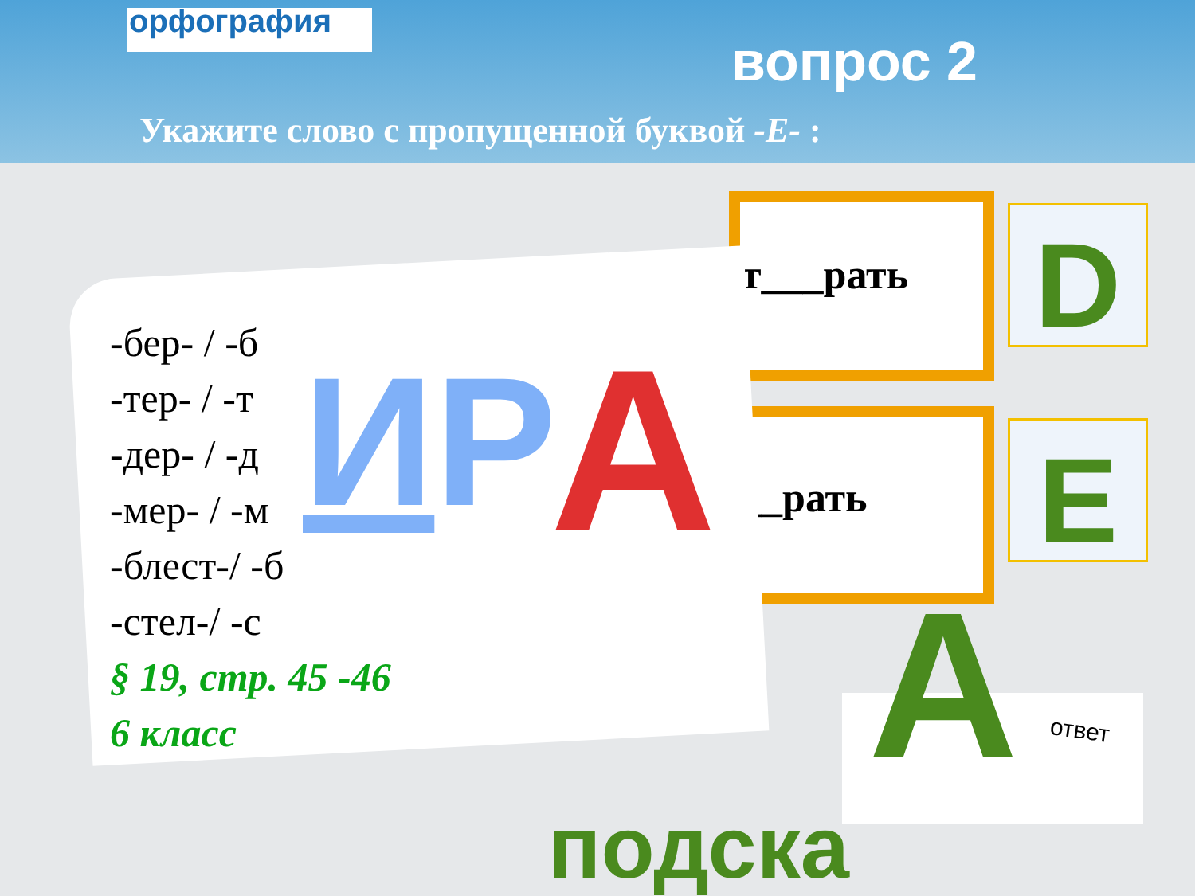орфография
вопрос 2
Укажите слово с пропущенной буквой -Е- :
т___рать
__рать
D
E
-бер- / -б
-тер- / -т
-дер- / -д
-мер- / -м
-блест-/ -б
-стел-/ -с
§ 19, стр. 45 -46
6 класс
ИР А
А ответ
подска